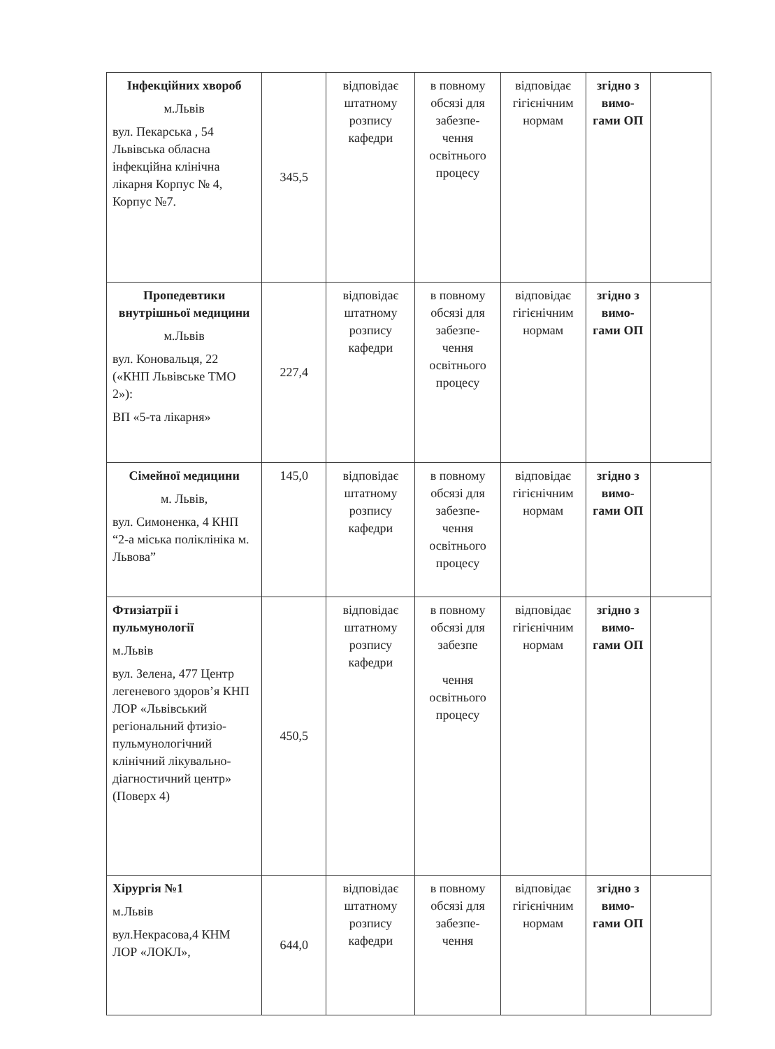| Інфекційних хвороб м.Львів вул. Пекарська , 54 Львівська обласна інфекційна клінічна лікарня Корпус № 4, Корпус №7. | 345,5 | відповідає штатному розпису кафедри | в повному обсязі для забезпе-чення освітнього процесу | відповідає гігієнічним нормам | згідно з вимо-гами ОП | |
| Пропедевтики внутрішньої медицини м.Львів вул. Коновальця, 22 («КНП Львівське ТМО 2»): ВП «5-та лікарня» | 227,4 | відповідає штатному розпису кафедри | в повному обсязі для забезпе-чення освітнього процесу | відповідає гігієнічним нормам | згідно з вимо-гами ОП | |
| Сімейної медицини м. Львів, вул. Симоненка, 4 КНП “2-а міська поліклініка м. Львова” | 145,0 | відповідає штатному розпису кафедри | в повному обсязі для забезпе-чення освітнього процесу | відповідає гігієнічним нормам | згідно з вимо-гами ОП | |
| Фтизіатрії і пульмунології м.Львів вул. Зелена, 477 Центр легеневого здоров’я КНП ЛОР «Львівський регіональний фтизіо-пульмунологічний клінічний лікувально-діагностичний центр» (Поверх 4) | 450,5 | відповідає штатному розпису кафедри | в повному обсязі для забезпе чення освітнього процесу | відповідає гігієнічним нормам | згідно з вимо-гами ОП | |
| Хірургія №1 м.Львів вул.Некрасова,4 КНМ ЛОР «ЛОКЛ», | 644,0 | відповідає штатному розпису кафедри | в повному обсязі для забезпе-чення | відповідає гігієнічним нормам | згідно з вимо-гами ОП | |